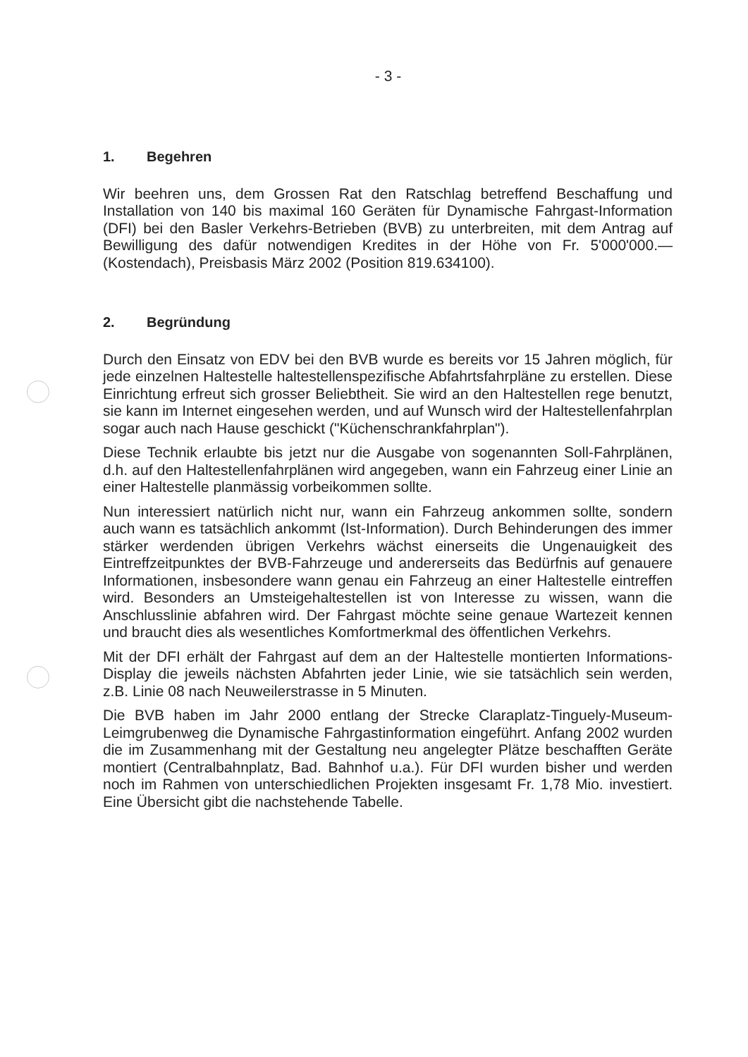- 3 -
1. Begehren
Wir beehren uns, dem Grossen Rat den Ratschlag betreffend Beschaffung und Installation von 140 bis maximal 160 Geräten für Dynamische Fahrgast-Information (DFI) bei den Basler Verkehrs-Betrieben (BVB) zu unterbreiten, mit dem Antrag auf Bewilligung des dafür notwendigen Kredites in der Höhe von Fr. 5'000'000.— (Kostendach), Preisbasis März 2002 (Position 819.634100).
2. Begründung
Durch den Einsatz von EDV bei den BVB wurde es bereits vor 15 Jahren möglich, für jede einzelnen Haltestelle haltestellenspezifische Abfahrtsfahrpläne zu erstellen. Diese Einrichtung erfreut sich grosser Beliebtheit. Sie wird an den Haltestellen rege benutzt, sie kann im Internet eingesehen werden, und auf Wunsch wird der Haltestellenfahrplan sogar auch nach Hause geschickt ("Küchenschrankfahrplan").
Diese Technik erlaubte bis jetzt nur die Ausgabe von sogenannten Soll-Fahrplänen, d.h. auf den Haltestellenfahrplänen wird angegeben, wann ein Fahrzeug einer Linie an einer Haltestelle planmässig vorbeikommen sollte.
Nun interessiert natürlich nicht nur, wann ein Fahrzeug ankommen sollte, sondern auch wann es tatsächlich ankommt (Ist-Information). Durch Behinderungen des immer stärker werdenden übrigen Verkehrs wächst einerseits die Ungenauigkeit des Eintreffzeitpunktes der BVB-Fahrzeuge und andererseits das Bedürfnis auf genauere Informationen, insbesondere wann genau ein Fahrzeug an einer Haltestelle eintreffen wird. Besonders an Umsteigehaltestellen ist von Interesse zu wissen, wann die Anschlusslinie abfahren wird. Der Fahrgast möchte seine genaue Wartezeit kennen und braucht dies als wesentliches Komfortmerkmal des öffentlichen Verkehrs.
Mit der DFI erhält der Fahrgast auf dem an der Haltestelle montierten Informations-Display die jeweils nächsten Abfahrten jeder Linie, wie sie tatsächlich sein werden, z.B. Linie 08 nach Neuweilerstrasse in 5 Minuten.
Die BVB haben im Jahr 2000 entlang der Strecke Claraplatz-Tinguely-Museum-Leimgrubenweg die Dynamische Fahrgastinformation eingeführt. Anfang 2002 wurden die im Zusammenhang mit der Gestaltung neu angelegter Plätze beschafften Geräte montiert (Centralbahnplatz, Bad. Bahnhof u.a.). Für DFI wurden bisher und werden noch im Rahmen von unterschiedlichen Projekten insgesamt Fr. 1,78 Mio. investiert. Eine Übersicht gibt die nachstehende Tabelle.